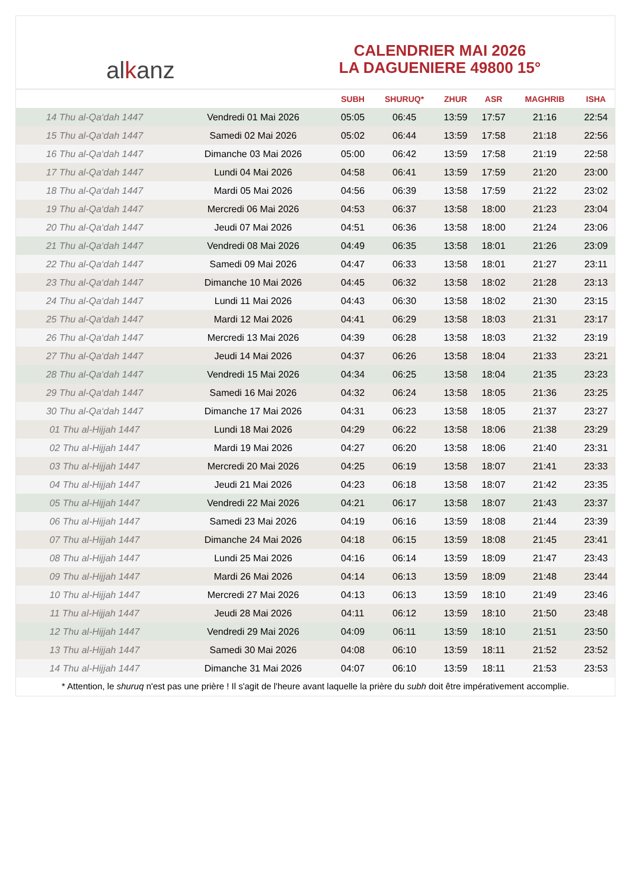al k anz
CALENDRIER MAI 2026
LA DAGUENIERE 49800 15°
| | | SUBH | SHURUQ* | ZHUR | ASR | MAGHRIB | ISHA |
| --- | --- | --- | --- | --- | --- | --- | --- |
| 14 Thu al-Qa‘dah 1447 | Vendredi 01 Mai 2026 | 05:05 | 06:45 | 13:59 | 17:57 | 21:16 | 22:54 |
| 15 Thu al-Qa‘dah 1447 | Samedi 02 Mai 2026 | 05:02 | 06:44 | 13:59 | 17:58 | 21:18 | 22:56 |
| 16 Thu al-Qa‘dah 1447 | Dimanche 03 Mai 2026 | 05:00 | 06:42 | 13:59 | 17:58 | 21:19 | 22:58 |
| 17 Thu al-Qa‘dah 1447 | Lundi 04 Mai 2026 | 04:58 | 06:41 | 13:59 | 17:59 | 21:20 | 23:00 |
| 18 Thu al-Qa‘dah 1447 | Mardi 05 Mai 2026 | 04:56 | 06:39 | 13:58 | 17:59 | 21:22 | 23:02 |
| 19 Thu al-Qa‘dah 1447 | Mercredi 06 Mai 2026 | 04:53 | 06:37 | 13:58 | 18:00 | 21:23 | 23:04 |
| 20 Thu al-Qa‘dah 1447 | Jeudi 07 Mai 2026 | 04:51 | 06:36 | 13:58 | 18:00 | 21:24 | 23:06 |
| 21 Thu al-Qa‘dah 1447 | Vendredi 08 Mai 2026 | 04:49 | 06:35 | 13:58 | 18:01 | 21:26 | 23:09 |
| 22 Thu al-Qa‘dah 1447 | Samedi 09 Mai 2026 | 04:47 | 06:33 | 13:58 | 18:01 | 21:27 | 23:11 |
| 23 Thu al-Qa‘dah 1447 | Dimanche 10 Mai 2026 | 04:45 | 06:32 | 13:58 | 18:02 | 21:28 | 23:13 |
| 24 Thu al-Qa‘dah 1447 | Lundi 11 Mai 2026 | 04:43 | 06:30 | 13:58 | 18:02 | 21:30 | 23:15 |
| 25 Thu al-Qa‘dah 1447 | Mardi 12 Mai 2026 | 04:41 | 06:29 | 13:58 | 18:03 | 21:31 | 23:17 |
| 26 Thu al-Qa‘dah 1447 | Mercredi 13 Mai 2026 | 04:39 | 06:28 | 13:58 | 18:03 | 21:32 | 23:19 |
| 27 Thu al-Qa‘dah 1447 | Jeudi 14 Mai 2026 | 04:37 | 06:26 | 13:58 | 18:04 | 21:33 | 23:21 |
| 28 Thu al-Qa‘dah 1447 | Vendredi 15 Mai 2026 | 04:34 | 06:25 | 13:58 | 18:04 | 21:35 | 23:23 |
| 29 Thu al-Qa‘dah 1447 | Samedi 16 Mai 2026 | 04:32 | 06:24 | 13:58 | 18:05 | 21:36 | 23:25 |
| 30 Thu al-Qa‘dah 1447 | Dimanche 17 Mai 2026 | 04:31 | 06:23 | 13:58 | 18:05 | 21:37 | 23:27 |
| 01 Thu al-Hijjah 1447 | Lundi 18 Mai 2026 | 04:29 | 06:22 | 13:58 | 18:06 | 21:38 | 23:29 |
| 02 Thu al-Hijjah 1447 | Mardi 19 Mai 2026 | 04:27 | 06:20 | 13:58 | 18:06 | 21:40 | 23:31 |
| 03 Thu al-Hijjah 1447 | Mercredi 20 Mai 2026 | 04:25 | 06:19 | 13:58 | 18:07 | 21:41 | 23:33 |
| 04 Thu al-Hijjah 1447 | Jeudi 21 Mai 2026 | 04:23 | 06:18 | 13:58 | 18:07 | 21:42 | 23:35 |
| 05 Thu al-Hijjah 1447 | Vendredi 22 Mai 2026 | 04:21 | 06:17 | 13:58 | 18:07 | 21:43 | 23:37 |
| 06 Thu al-Hijjah 1447 | Samedi 23 Mai 2026 | 04:19 | 06:16 | 13:59 | 18:08 | 21:44 | 23:39 |
| 07 Thu al-Hijjah 1447 | Dimanche 24 Mai 2026 | 04:18 | 06:15 | 13:59 | 18:08 | 21:45 | 23:41 |
| 08 Thu al-Hijjah 1447 | Lundi 25 Mai 2026 | 04:16 | 06:14 | 13:59 | 18:09 | 21:47 | 23:43 |
| 09 Thu al-Hijjah 1447 | Mardi 26 Mai 2026 | 04:14 | 06:13 | 13:59 | 18:09 | 21:48 | 23:44 |
| 10 Thu al-Hijjah 1447 | Mercredi 27 Mai 2026 | 04:13 | 06:13 | 13:59 | 18:10 | 21:49 | 23:46 |
| 11 Thu al-Hijjah 1447 | Jeudi 28 Mai 2026 | 04:11 | 06:12 | 13:59 | 18:10 | 21:50 | 23:48 |
| 12 Thu al-Hijjah 1447 | Vendredi 29 Mai 2026 | 04:09 | 06:11 | 13:59 | 18:10 | 21:51 | 23:50 |
| 13 Thu al-Hijjah 1447 | Samedi 30 Mai 2026 | 04:08 | 06:10 | 13:59 | 18:11 | 21:52 | 23:52 |
| 14 Thu al-Hijjah 1447 | Dimanche 31 Mai 2026 | 04:07 | 06:10 | 13:59 | 18:11 | 21:53 | 23:53 |
* Attention, le shuruq n'est pas une prière ! Il s'agit de l'heure avant laquelle la prière du subh doit être impérativement accomplie.